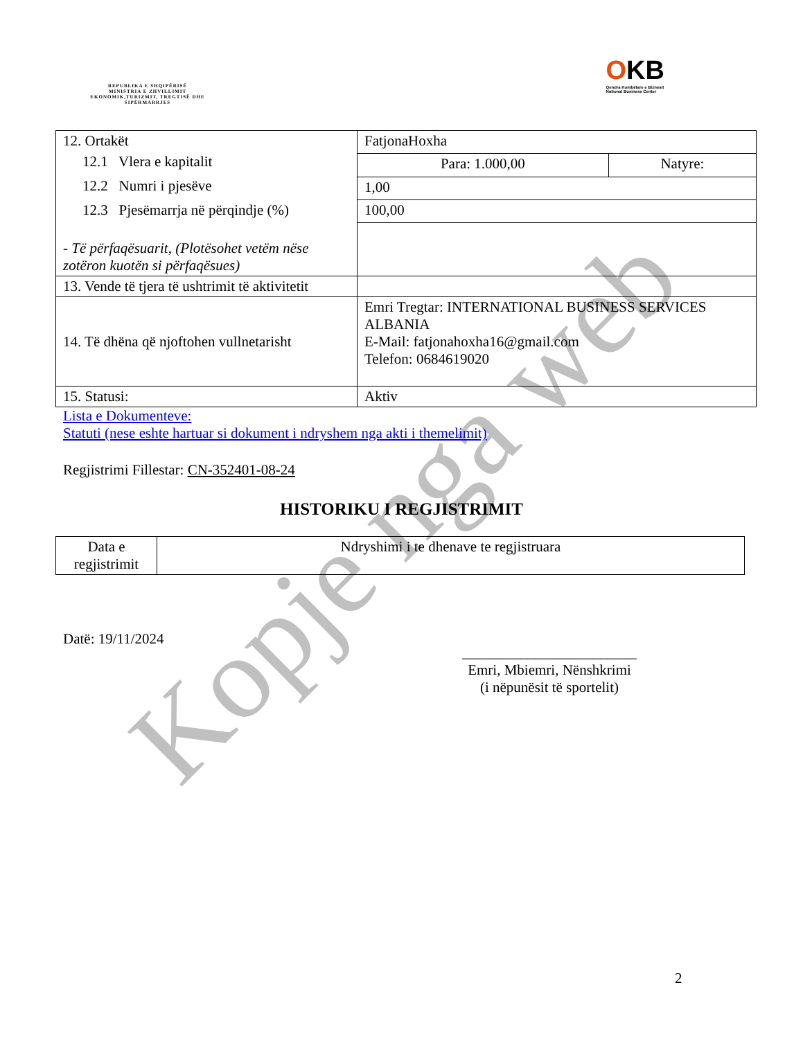REPUBLIKA E SHQIPËRISË
MINISTRIA E ZHVILLIMIT EKONOMIK,TURIZMIT, TREGTISË DHE SIPËRMARRJES
OKB
Qendra Kombëtare e Biznesit
National Business Center
| 12. Ortakët 12.1 Vlera e kapitalit 12.2 Numri i pjesëve 12.3 Pjesëmarrja në përqindje (%) - Të përfaqësuarit, (Plotësohet vetëm nëse zotëron kuotën si përfaqësues) | FatjonaHoxha | |
| | Para: 1.000,00 | Natyre: |
| | 1,00 | |
| | 100,00 | |
| 13. Vende të tjera të ushtrimit të aktivitetit | | |
| 14. Të dhëna që njoftohen vullnetarisht | Emri Tregtar: INTERNATIONAL BUSINESS SERVICES ALBANIA E-Mail: fatjonahoxha16@gmail.com Telefon: 0684619020 | |
| 15. Statusi: | Aktiv | |
Lista e Dokumenteve:
Statuti (nese eshte hartuar si dokument i ndryshem nga akti i themelimit)
Regjistrimi Fillestar: CN-352401-08-24
HISTORIKU I REGJISTRIMIT
| Data e regjistrimit | Ndryshimi i te dhenave te regjistruara |
Datë: 19/11/2024
________________________
Emri, Mbiemri, Nënshkrimi
(i nëpunësit të sportelit)
2
Kopje nga web